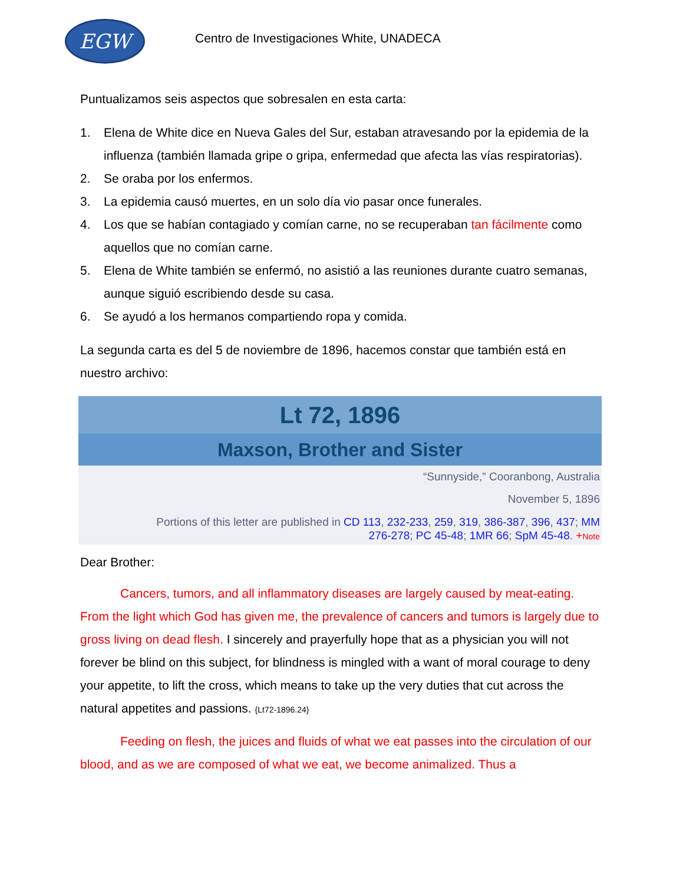EGW
Centro de Investigaciones White, UNADECA
Puntualizamos seis aspectos que sobresalen en esta carta:
1. Elena de White dice en Nueva Gales del Sur, estaban atravesando por la epidemia de la influenza (también llamada gripe o gripa, enfermedad que afecta las vías respiratorias).
2. Se oraba por los enfermos.
3. La epidemia causó muertes, en un solo día vio pasar once funerales.
4. Los que se habían contagiado y comían carne, no se recuperaban tan fácilmente como aquellos que no comían carne.
5. Elena de White también se enfermó, no asistió a las reuniones durante cuatro semanas, aunque siguió escribiendo desde su casa.
6. Se ayudó a los hermanos compartiendo ropa y comida.
La segunda carta es del 5 de noviembre de 1896, hacemos constar que también está en nuestro archivo:
Lt 72, 1896
Maxson, Brother and Sister
“Sunnyside,” Cooranbong, Australia
November 5, 1896
Portions of this letter are published in CD 113, 232-233, 259, 319, 386-387, 396, 437; MM 276-278; PC 45-48; 1MR 66; SpM 45-48. +Note
Dear Brother:
Cancers, tumors, and all inflammatory diseases are largely caused by meat-eating. From the light which God has given me, the prevalence of cancers and tumors is largely due to gross living on dead flesh. I sincerely and prayerfully hope that as a physician you will not forever be blind on this subject, for blindness is mingled with a want of moral courage to deny your appetite, to lift the cross, which means to take up the very duties that cut across the natural appetites and passions. {Lt72-1896.24}
Feeding on flesh, the juices and fluids of what we eat passes into the circulation of our blood, and as we are composed of what we eat, we become animalized. Thus a